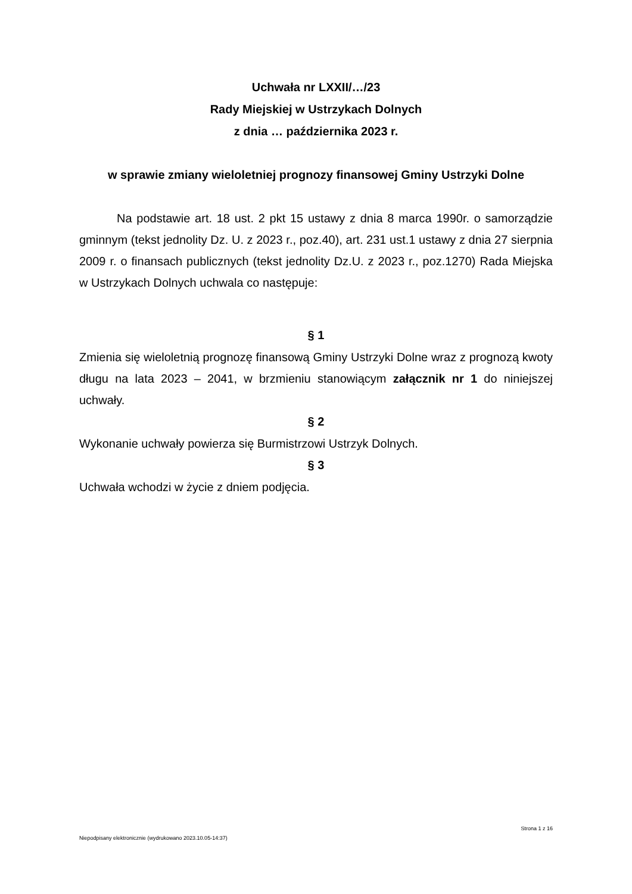Uchwała nr LXXII/…/23
Rady Miejskiej w Ustrzykach Dolnych
z dnia … października 2023 r.
w sprawie zmiany wieloletniej prognozy finansowej Gminy Ustrzyki Dolne
Na podstawie art. 18 ust. 2 pkt 15 ustawy z dnia 8 marca 1990r. o samorządzie gminnym (tekst jednolity Dz. U. z 2023 r., poz.40), art. 231 ust.1 ustawy z dnia 27 sierpnia 2009 r. o finansach publicznych (tekst jednolity Dz.U. z 2023 r., poz.1270) Rada Miejska w Ustrzykach Dolnych uchwala co następuje:
§ 1
Zmienia się wieloletnią prognozę finansową Gminy Ustrzyki Dolne wraz z prognozą kwoty długu na lata 2023 – 2041, w brzmieniu stanowiącym załącznik nr 1 do niniejszej uchwały.
§ 2
Wykonanie uchwały powierza się Burmistrzowi Ustrzyk Dolnych.
§ 3
Uchwała wchodzi w życie z dniem podjęcia.
Strona 1 z 16
Niepodpisany elektronicznie (wydrukowano 2023.10.05-14:37)